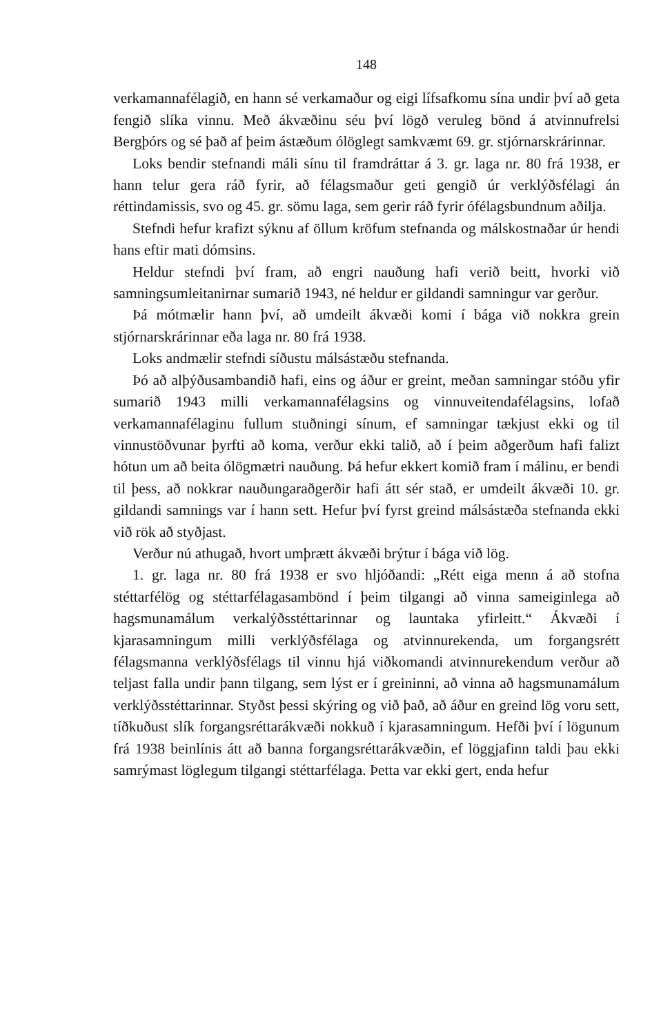148
verkamannafélagið, en hann sé verkamaður og eigi lífsafkomu sína undir því að geta fengið slíka vinnu. Með ákvæðinu séu því lögð veruleg bönd á atvinnufrelsi Bergþórs og sé það af þeim ástæðum ólöglegt samkvæmt 69. gr. stjórnarskrárinnar.
Loks bendir stefnandi máli sínu til framdráttar á 3. gr. laga nr. 80 frá 1938, er hann telur gera ráð fyrir, að félagsmaður geti gengið úr verklýðsfélagi án réttindamissis, svo og 45. gr. sömu laga, sem gerir ráð fyrir ófélagsbundnum aðilja.
Stefndi hefur krafizt sýknu af öllum kröfum stefnanda og málskostnaðar úr hendi hans eftir mati dómsins.
Heldur stefndi því fram, að engri nauðung hafi verið beitt, hvorki við samningsumleitanirnar sumarið 1943, né heldur er gildandi samningur var gerður.
Þá mótmælir hann því, að umdeilt ákvæði komi í bága við nokkra grein stjórnarskrárinnar eða laga nr. 80 frá 1938.
Loks andmælir stefndi síðustu málsástæðu stefnanda.
Þó að alþýðusambandið hafi, eins og áður er greint, meðan samningar stóðu yfir sumarið 1943 milli verkamannafélagsins og vinnuveitendafélagsins, lofað verkamannafélaginu fullum stuðningi sínum, ef samningar tækjust ekki og til vinnustöðvunar þyrfti að koma, verður ekki talið, að í þeim aðgerðum hafi falizt hótun um að beita ólögmætri nauðung. Þá hefur ekkert komið fram í málinu, er bendi til þess, að nokkrar nauðungaraðgerðir hafi átt sér stað, er umdeilt ákvæði 10. gr. gildandi samnings var í hann sett. Hefur því fyrst greind málsástæða stefnanda ekki við rök að styðjast.
Verður nú athugað, hvort umþrætt ákvæði brýtur í bága við lög.
1. gr. laga nr. 80 frá 1938 er svo hljóðandi: „Rétt eiga menn á að stofna stéttarfélög og stéttarfélagasambönd í þeim tilgangi að vinna sameiginlega að hagsmunamálum verkalýðsstéttarinnar og launtaka yfirleitt.“ Ákvæði í kjarasamningum milli verklýðsfélaga og atvinnurekenda, um forgangsrétt félagsmanna verklýðsfélags til vinnu hjá viðkomandi atvinnurekendum verður að teljast falla undir þann tilgang, sem lýst er í greininni, að vinna að hagsmunamálum verklýðsstéttarinnar. Styðst þessi skýring og við það, að áður en greind lög voru sett, tíðkuðust slík forgangsréttarákvæði nokkuð í kjarasamningum. Hefði því í lögunum frá 1938 beinlínis átt að banna forgangsréttarákvæðin, ef löggjafinn taldi þau ekki samrýmast löglegum tilgangi stéttarfélaga. Þetta var ekki gert, enda hefur